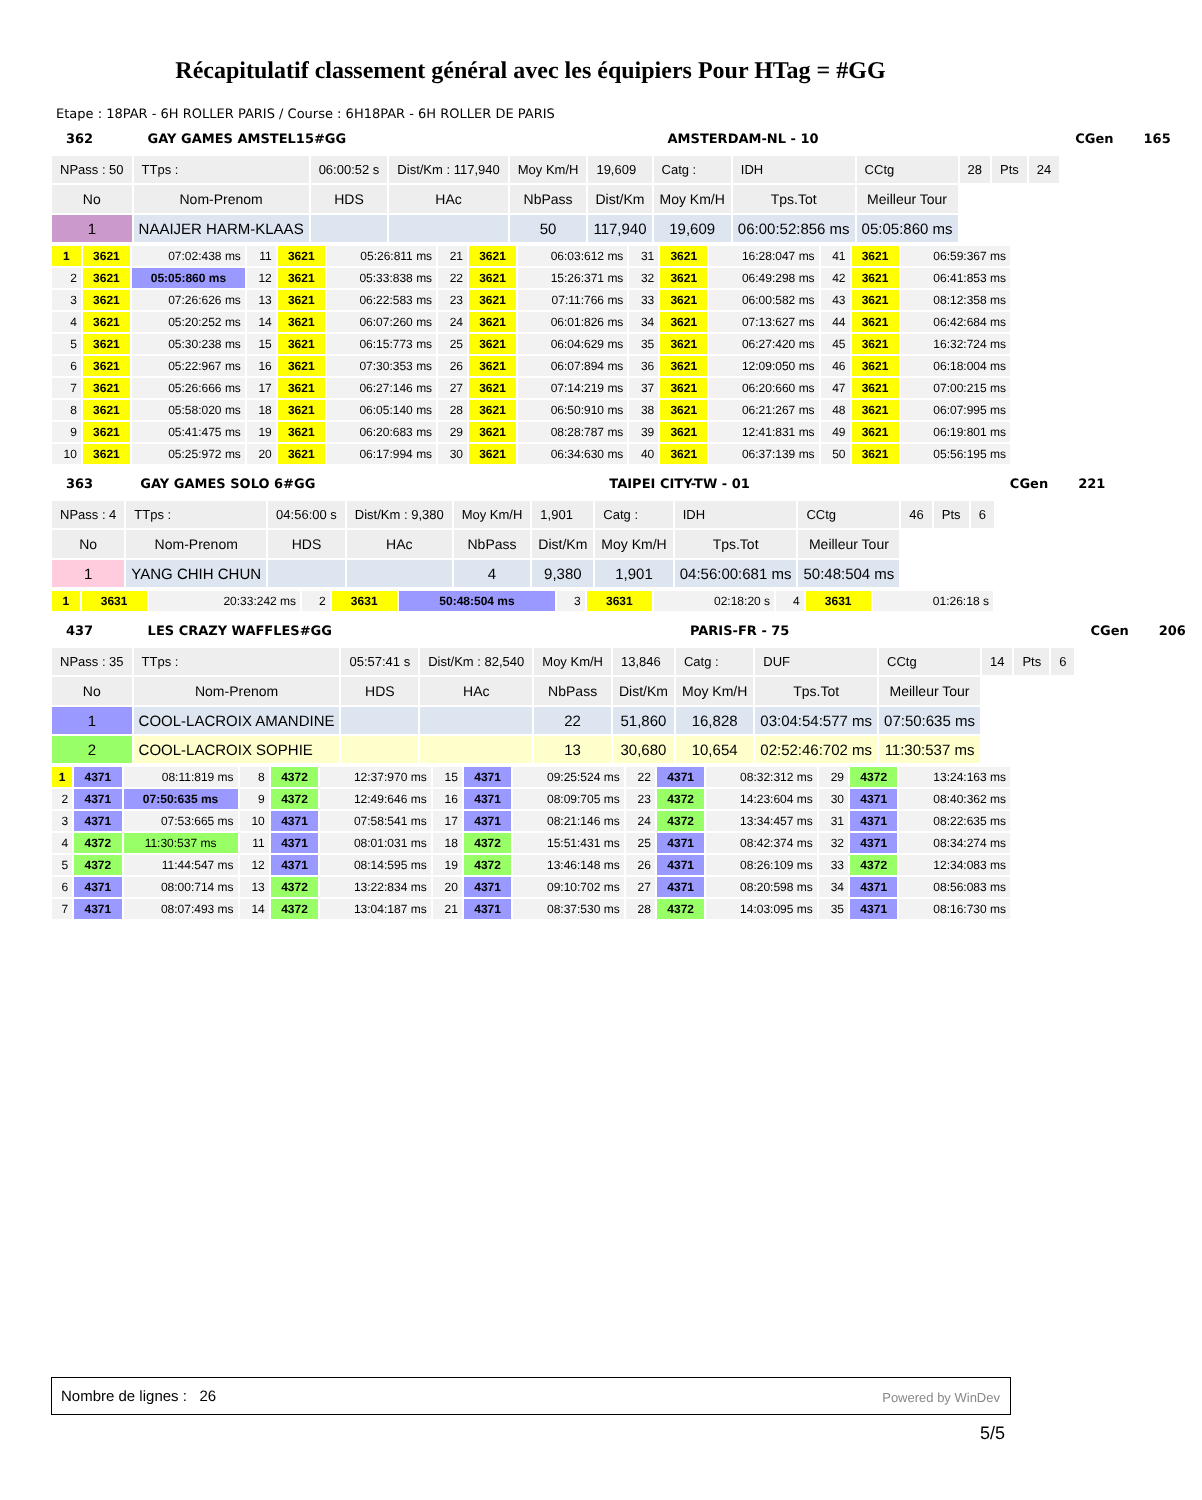Récapitulatif classement général avec les équipiers Pour HTag = #GG
Etape : 18PAR - 6H ROLLER PARIS / Course : 6H18PAR - 6H ROLLER DE PARIS
| 362 | GAY GAMES AMSTEL15#GG | | | | | AMSTERDAM-NL - 10 | | | | | | CGen | 165 |
| NPass : 50 | TTps : | 06:00:52 s | Dist/Km : 117,940 | Moy Km/H | 19,609 | Catg : | IDH | CCtg | 28 | Pts | 24 | | |
| No | Nom-Prenom | HDS | HAc | NbPass | Dist/Km | Moy Km/H | Tps.Tot | Meilleur Tour | | | | | |
| 1 | NAAIJER HARM-KLAAS | | | 50 | 117,940 | 19,609 | 06:00:52:856 ms | 05:05:860 ms | | | | | |
| 1 | 3621 | 07:02:438 ms | 11 | 3621 | 05:26:811 ms | 21 | 3621 | 06:03:612 ms | 31 | 3621 | 16:28:047 ms | 41 | 3621 | 06:59:367 ms |
| 2 | 3621 | 05:05:860 ms | 12 | 3621 | 05:33:838 ms | 22 | 3621 | 15:26:371 ms | 32 | 3621 | 06:49:298 ms | 42 | 3621 | 06:41:853 ms |
| 3 | 3621 | 07:26:626 ms | 13 | 3621 | 06:22:583 ms | 23 | 3621 | 07:11:766 ms | 33 | 3621 | 06:00:582 ms | 43 | 3621 | 08:12:358 ms |
| 4 | 3621 | 05:20:252 ms | 14 | 3621 | 06:07:260 ms | 24 | 3621 | 06:01:826 ms | 34 | 3621 | 07:13:627 ms | 44 | 3621 | 06:42:684 ms |
| 5 | 3621 | 05:30:238 ms | 15 | 3621 | 06:15:773 ms | 25 | 3621 | 06:04:629 ms | 35 | 3621 | 06:27:420 ms | 45 | 3621 | 16:32:724 ms |
| 6 | 3621 | 05:22:967 ms | 16 | 3621 | 07:30:353 ms | 26 | 3621 | 06:07:894 ms | 36 | 3621 | 12:09:050 ms | 46 | 3621 | 06:18:004 ms |
| 7 | 3621 | 05:26:666 ms | 17 | 3621 | 06:27:146 ms | 27 | 3621 | 07:14:219 ms | 37 | 3621 | 06:20:660 ms | 47 | 3621 | 07:00:215 ms |
| 8 | 3621 | 05:58:020 ms | 18 | 3621 | 06:05:140 ms | 28 | 3621 | 06:50:910 ms | 38 | 3621 | 06:21:267 ms | 48 | 3621 | 06:07:995 ms |
| 9 | 3621 | 05:41:475 ms | 19 | 3621 | 06:20:683 ms | 29 | 3621 | 08:28:787 ms | 39 | 3621 | 12:41:831 ms | 49 | 3621 | 06:19:801 ms |
| 10 | 3621 | 05:25:972 ms | 20 | 3621 | 06:17:994 ms | 30 | 3621 | 06:34:630 ms | 40 | 3621 | 06:37:139 ms | 50 | 3621 | 05:56:195 ms |
| 363 | GAY GAMES SOLO 6#GG | | | | | TAIPEI CITY-TW - 01 | | | | | | CGen | 221 |
| NPass : 4 | TTps : | 04:56:00 s | Dist/Km : 9,380 | Moy Km/H | 1,901 | Catg : | IDH | CCtg | 46 | Pts | 6 | | |
| No | Nom-Prenom | HDS | HAc | NbPass | Dist/Km | Moy Km/H | Tps.Tot | Meilleur Tour | | | | | |
| 1 | YANG CHIH CHUN | | | 4 | 9,380 | 1,901 | 04:56:00:681 ms | 50:48:504 ms | | | | | |
| 1 | 3631 | 20:33:242 ms | 2 | 3631 | 50:48:504 ms | 3 | 3631 | 02:18:20 s | 4 | 3631 | 01:26:18 s | |
| 437 | LES CRAZY WAFFLES#GG | | | | | PARIS-FR - 75 | | | | | | CGen | 206 |
| NPass : 35 | TTps : | 05:57:41 s | Dist/Km : 82,540 | Moy Km/H | 13,846 | Catg : | DUF | CCtg | 14 | Pts | 6 | | |
| No | Nom-Prenom | HDS | HAc | NbPass | Dist/Km | Moy Km/H | Tps.Tot | Meilleur Tour | | | | | |
| 1 | COOL-LACROIX AMANDINE | | | 22 | 51,860 | 16,828 | 03:04:54:577 ms | 07:50:635 ms | | | | | |
| 2 | COOL-LACROIX SOPHIE | | | 13 | 30,680 | 10,654 | 02:52:46:702 ms | 11:30:537 ms | | | | | |
| 1 | 4371 | 08:11:819 ms | 8 | 4372 | 12:37:970 ms | 15 | 4371 | 09:25:524 ms | 22 | 4371 | 08:32:312 ms | 29 | 4372 | 13:24:163 ms |
| 2 | 4371 | 07:50:635 ms | 9 | 4372 | 12:49:646 ms | 16 | 4371 | 08:09:705 ms | 23 | 4372 | 14:23:604 ms | 30 | 4371 | 08:40:362 ms |
| 3 | 4371 | 07:53:665 ms | 10 | 4371 | 07:58:541 ms | 17 | 4371 | 08:21:146 ms | 24 | 4372 | 13:34:457 ms | 31 | 4371 | 08:22:635 ms |
| 4 | 4372 | 11:30:537 ms | 11 | 4371 | 08:01:031 ms | 18 | 4372 | 15:51:431 ms | 25 | 4371 | 08:42:374 ms | 32 | 4371 | 08:34:274 ms |
| 5 | 4372 | 11:44:547 ms | 12 | 4371 | 08:14:595 ms | 19 | 4372 | 13:46:148 ms | 26 | 4371 | 08:26:109 ms | 33 | 4372 | 12:34:083 ms |
| 6 | 4371 | 08:00:714 ms | 13 | 4372 | 13:22:834 ms | 20 | 4371 | 09:10:702 ms | 27 | 4371 | 08:20:598 ms | 34 | 4371 | 08:56:083 ms |
| 7 | 4371 | 08:07:493 ms | 14 | 4372 | 13:04:187 ms | 21 | 4371 | 08:37:530 ms | 28 | 4372 | 14:03:095 ms | 35 | 4371 | 08:16:730 ms |
Nombre de lignes : 26 Powered by WinDev
5/5